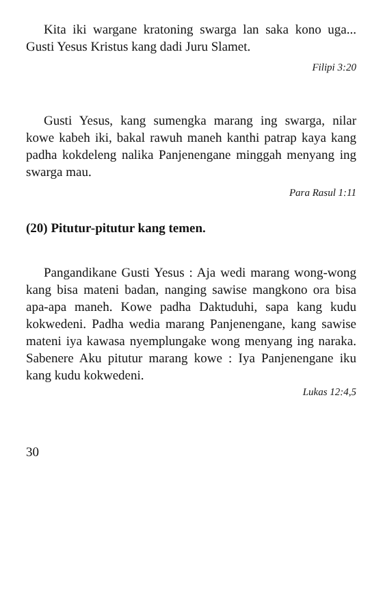Kita iki wargane kratoning swarga lan saka kono uga... Gusti Yesus Kristus kang dadi Juru Slamet.
Filipi 3:20
Gusti Yesus, kang sumengka marang ing swarga, nilar kowe kabeh iki, bakal rawuh maneh kanthi patrap kaya kang padha kokdeleng nalika Panjenengane minggah menyang ing swarga mau.
Para Rasul 1:11
(20) Pitutur-pitutur kang temen.
Pangandikane Gusti Yesus : Aja wedi marang wong-wong kang bisa mateni badan, nanging sawise mangkono ora bisa apa-apa maneh. Kowe padha Daktuduhi, sapa kang kudu kokwedeni. Padha wedia marang Panjenengane, kang sawise mateni iya kawasa nyemplungake wong menyang ing naraka. Sabenere Aku pitutur marang kowe : Iya Panjenengane iku kang kudu kokwedeni.
Lukas 12:4,5
30